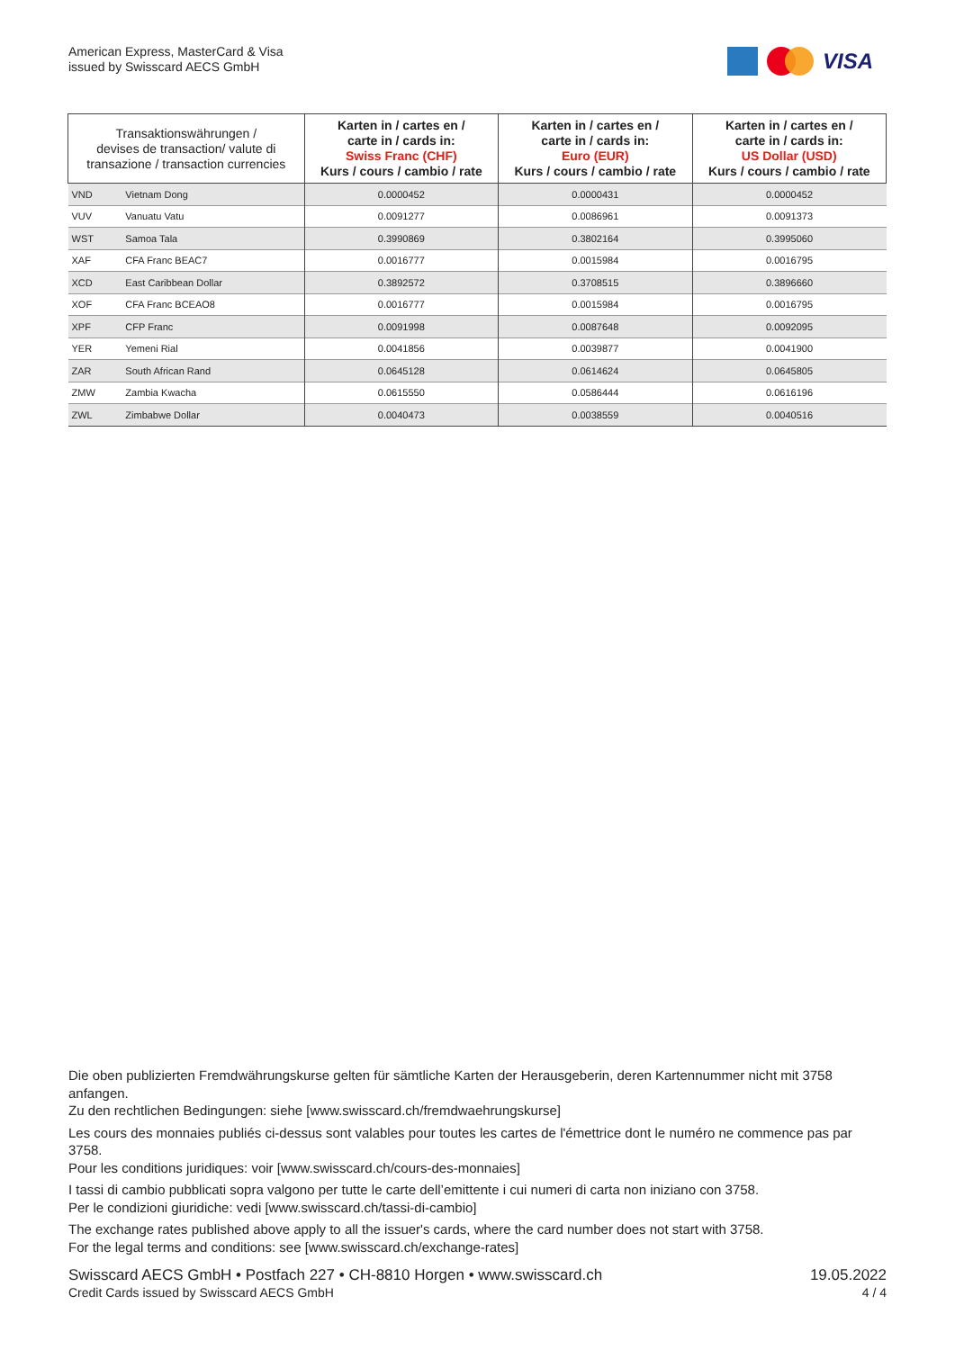American Express, MasterCard & Visa
issued by Swisscard AECS GmbH
VISA
| Transaktionswährungen / devises de transaction/ valute di transazione / transaction currencies | | Karten in / cartes en / carte in / cards in: Swiss Franc (CHF) Kurs / cours / cambio / rate | Karten in / cartes en / carte in / cards in: Euro (EUR) Kurs / cours / cambio / rate | Karten in / cartes en / carte in / cards in: US Dollar (USD) Kurs / cours / cambio / rate |
| --- | --- | --- | --- | --- |
| VND | Vietnam Dong | 0.0000452 | 0.0000431 | 0.0000452 |
| VUV | Vanuatu Vatu | 0.0091277 | 0.0086961 | 0.0091373 |
| WST | Samoa Tala | 0.3990869 | 0.3802164 | 0.3995060 |
| XAF | CFA Franc BEAC7 | 0.0016777 | 0.0015984 | 0.0016795 |
| XCD | East Caribbean Dollar | 0.3892572 | 0.3708515 | 0.3896660 |
| XOF | CFA Franc BCEAO8 | 0.0016777 | 0.0015984 | 0.0016795 |
| XPF | CFP Franc | 0.0091998 | 0.0087648 | 0.0092095 |
| YER | Yemeni Rial | 0.0041856 | 0.0039877 | 0.0041900 |
| ZAR | South African Rand | 0.0645128 | 0.0614624 | 0.0645805 |
| ZMW | Zambia Kwacha | 0.0615550 | 0.0586444 | 0.0616196 |
| ZWL | Zimbabwe Dollar | 0.0040473 | 0.0038559 | 0.0040516 |
Die oben publizierten Fremdwährungskurse gelten für sämtliche Karten der Herausgeberin, deren Kartennummer nicht mit 3758 anfangen.
Zu den rechtlichen Bedingungen: siehe [www.swisscard.ch/fremdwaehrungskurse]
Les cours des monnaies publiés ci-dessus sont valables pour toutes les cartes de l'émettrice dont le numéro ne commence pas par 3758.
Pour les conditions juridiques: voir [www.swisscard.ch/cours-des-monnaies]
I tassi di cambio pubblicati sopra valgono per tutte le carte dell’emittente i cui numeri di carta non iniziano con 3758.
Per le condizioni giuridiche: vedi [www.swisscard.ch/tassi-di-cambio]
The exchange rates published above apply to all the issuer's cards, where the card number does not start with 3758.
For the legal terms and conditions: see [www.swisscard.ch/exchange-rates]
Swisscard AECS GmbH • Postfach 227 • CH-8810 Horgen • www.swisscard.ch
Credit Cards issued by Swisscard AECS GmbH
19.05.2022
4 / 4